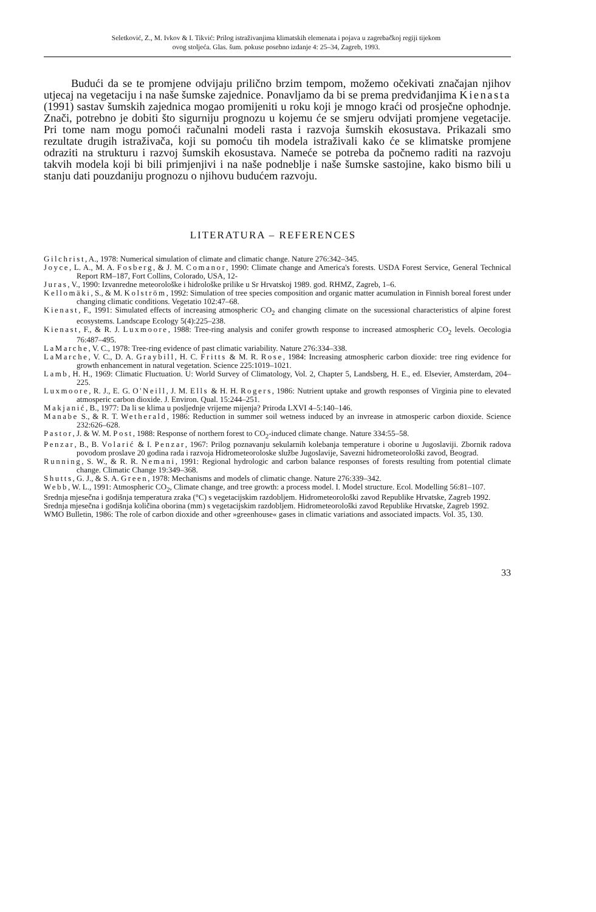Seletković, Z., M. Ivkov & I. Tikvić: Prilog istraživanjima klimatskih elemenata i pojava u zagrebačkoj regiji tijekom
ovog stoljeća. Glas. šum. pokuse posebno izdanje 4: 25–34, Zagreb, 1993.
Budući da se te promjene odvijaju prilično brzim tempom, možemo očekivati značajan njihov utjecaj na vegetaciju i na naše šumske zajednice. Ponavljamo da bi se prema predviđanjima Kienasta (1991) sastav šumskih zajednica mogao promijeniti u roku koji je mnogo kraći od prosječne ophodnje. Znači, potrebno je dobiti što sigurniju prognozu u kojemu će se smjeru odvijati promjene vegetacije. Pri tome nam mogu pomoći računalni modeli rasta i razvoja šumskih ekosustava. Prikazali smo rezultate drugih istraživača, koji su pomoću tih modela istraživali kako će se klimatske promjene odraziti na strukturu i razvoj šumskih ekosustava. Nameće se potreba da počnemo raditi na razvoju takvih modela koji bi bili primjenjivi i na naše podneblje i naše šumske sastojine, kako bismo bili u stanju dati pouzdaniju prognozu o njihovu budućem razvoju.
LITERATURA – REFERENCES
Gilchrist, A., 1978: Numerical simulation of climate and climatic change. Nature 276:342–345.
Joyce, L. A., M. A. Fosberg, & J. M. Comanor, 1990: Climate change and America's forests. USDA Forest Service, General Technical Report RM–187, Fort Collins, Colorado, USA, 12-
Juras, V., 1990: Izvanredne meteorološke i hidrološke prilike u Sr Hrvatskoj 1989. god. RHMZ, Zagreb, 1–6.
Kellomäki, S., & M. Kolström, 1992: Simulation of tree species composition and organic matter acumulation in Finnish boreal forest under changing climatic conditions. Vegetatio 102:47–68.
Kienast, F., 1991: Simulated effects of increasing atmospheric CO<sub>2</sub> and changing climate on the sucessional characteristics of alpine forest ecosystems. Landscape Ecology 5(4):225–238.
Kienast, F., & R. J. Luxmoore, 1988: Tree-ring analysis and conifer growth response to increased atmospheric CO<sub>2</sub> levels. Oecologia 76:487–495.
LaMarche, V. C., 1978: Tree-ring evidence of past climatic variability. Nature 276:334–338.
LaMarche, V. C., D. A. Graybill, H. C. Fritts & M. R. Rose, 1984: Increasing atmospheric carbon dioxide: tree ring evidence for growth enhancement in natural vegetation. Science 225:1019–1021.
Lamb, H. H., 1969: Climatic Fluctuation. U: World Survey of Climatology, Vol. 2, Chapter 5, Landsberg, H. E., ed. Elsevier, Amsterdam, 204–225.
Luxmoore, R. J., E. G. O'Neill, J. M. Ells & H. H. Rogers, 1986: Nutrient uptake and growth responses of Virginia pine to elevated atmosperic carbon dioxide. J. Environ. Qual. 15:244–251.
Makjanić, B., 1977: Da li se klima u posljednje vrijeme mijenja? Priroda LXVI 4–5:140–146.
Manabe S., & R. T. Wetherald, 1986: Reduction in summer soil wetness induced by an invrease in atmosperic carbon dioxide. Science 232:626–628.
Pastor, J. & W. M. Post, 1988: Response of northern forest to CO<sub>2</sub>-induced climate change. Nature 334:55–58.
Penzar, B., B. Volarić & I. Penzar, 1967: Prilog poznavanju sekularnih kolebanja temperature i oborine u Jugoslaviji. Zbornik radova povodom proslave 20 godina rada i razvoja Hidrometeoroloske službe Jugoslavije, Savezni hidrometeorološki zavod, Beograd.
Running, S. W., & R. R. Nemani, 1991: Regional hydrologic and carbon balance responses of forests resulting from potential climate change. Climatic Change 19:349–368.
Shutts, G. J., & S. A. Green, 1978: Mechanisms and models of climatic change. Nature 276:339–342.
Webb, W. L., 1991: Atmospheric CO<sub>2</sub>, Climate change, and tree growth: a process model. I. Model structure. Ecol. Modelling 56:81–107.
Srednja mjesečna i godišnja temperatura zraka (°C) s vegetacijskim razdobljem. Hidrometeorološki zavod Republike Hrvatske, Zagreb 1992.
Srednja mjesečna i godišnja količina oborina (mm) s vegetacijskim razdobljem. Hidrometeorološki zavod Republike Hrvatske, Zagreb 1992.
WMO Bulletin, 1986: The role of carbon dioxide and other »greenhouse« gases in climatic variations and associated impacts. Vol. 35, 130.
33